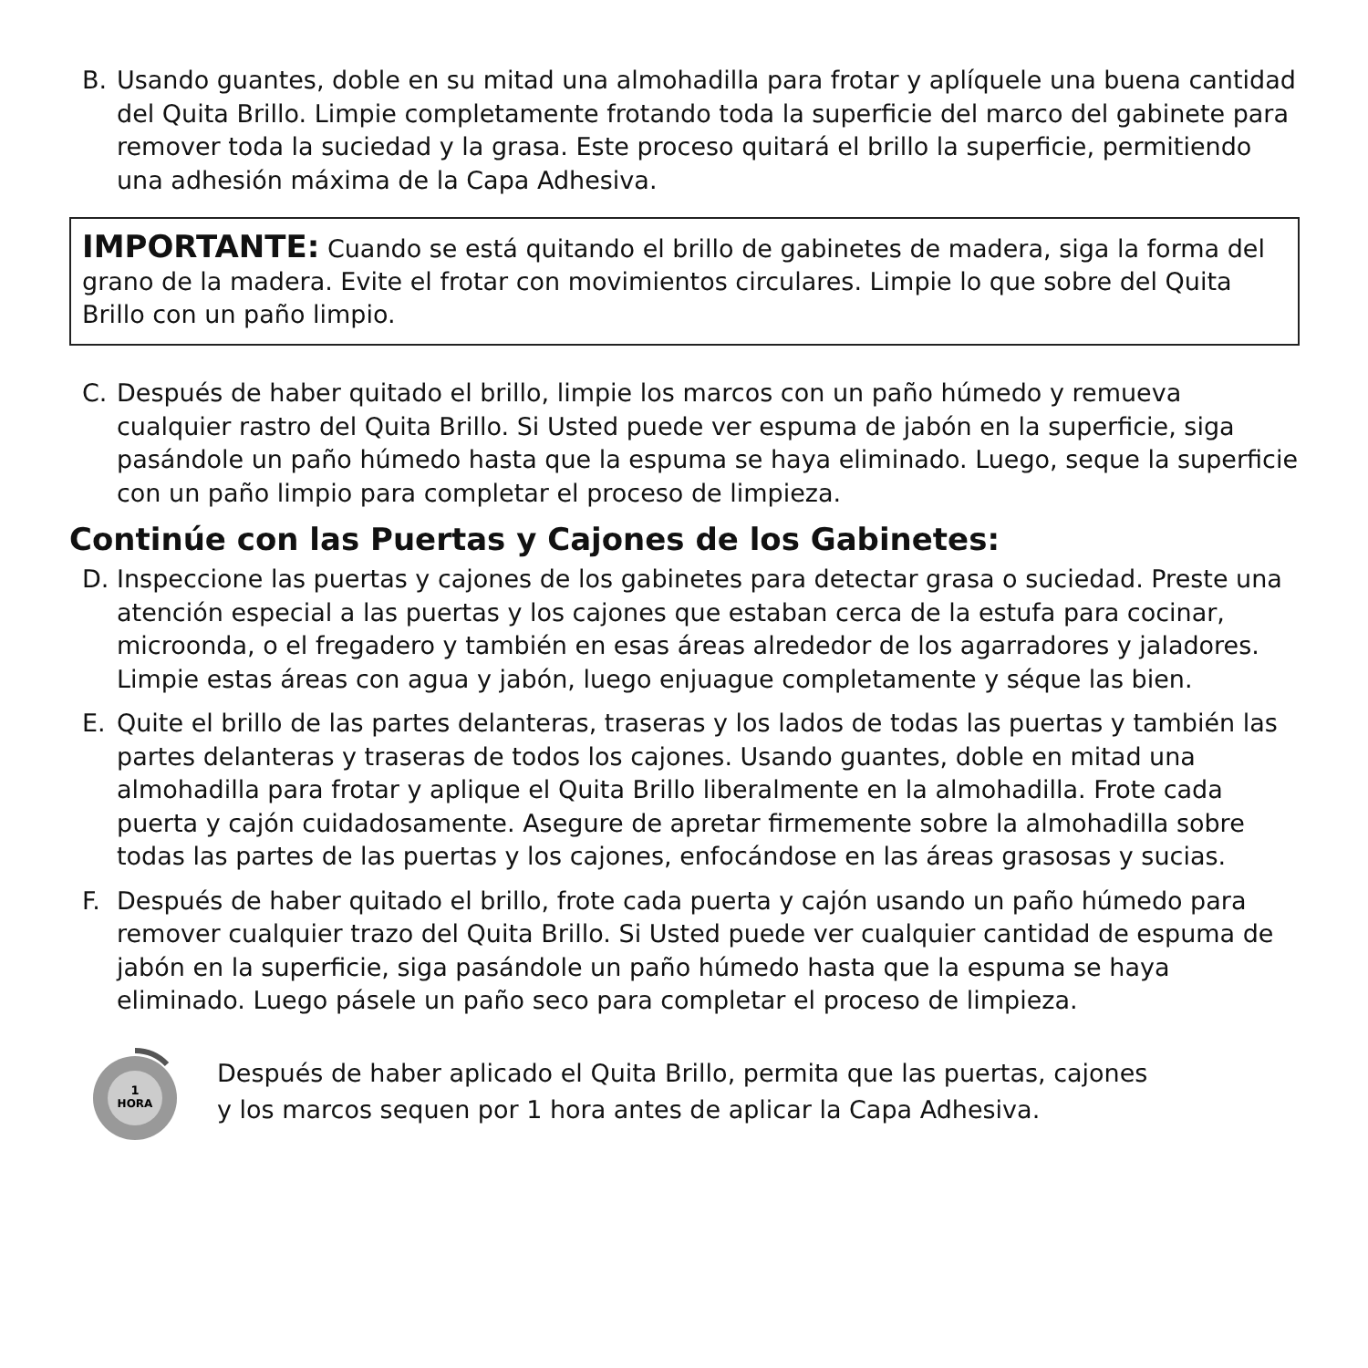B. Usando guantes, doble en su mitad una almohadilla para frotar y aplíquele una buena cantidad del Quita Brillo. Limpie completamente frotando toda la superficie del marco del gabinete para remover toda la suciedad y la grasa. Este proceso quitará el brillo la superficie, permitiendo una adhesión máxima de la Capa Adhesiva.
IMPORTANTE: Cuando se está quitando el brillo de gabinetes de madera, siga la forma del grano de la madera. Evite el frotar con movimientos circulares. Limpie lo que sobre del Quita Brillo con un paño limpio.
C. Después de haber quitado el brillo, limpie los marcos con un paño húmedo y remueva cualquier rastro del Quita Brillo. Si Usted puede ver espuma de jabón en la superficie, siga pasándole un paño húmedo hasta que la espuma se haya eliminado. Luego, seque la superficie con un paño limpio para completar el proceso de limpieza.
Continúe con las Puertas y Cajones de los Gabinetes:
D. Inspeccione las puertas y cajones de los gabinetes para detectar grasa o suciedad. Preste una atención especial a las puertas y los cajones que estaban cerca de la estufa para cocinar, microonda, o el fregadero y también en esas áreas alrededor de los agarradores y jaladores. Limpie estas áreas con agua y jabón, luego enjuague completamente y séque las bien.
E. Quite el brillo de las partes delanteras, traseras y los lados de todas las puertas y también las partes delanteras y traseras de todos los cajones. Usando guantes, doble en mitad una almohadilla para frotar y aplique el Quita Brillo liberalmente en la almohadilla. Frote cada puerta y cajón cuidadosamente. Asegure de apretar firmemente sobre la almohadilla sobre todas las partes de las puertas y los cajones, enfocándose en las áreas grasosas y sucias.
F. Después de haber quitado el brillo, frote cada puerta y cajón usando un paño húmedo para remover cualquier trazo del Quita Brillo. Si Usted puede ver cualquier cantidad de espuma de jabón en la superficie, siga pasándole un paño húmedo hasta que la espuma se haya eliminado. Luego pásele un paño seco para completar el proceso de limpieza.
1
HORA
Después de haber aplicado el Quita Brillo, permita que las puertas, cajones
y los marcos sequen por 1 hora antes de aplicar la Capa Adhesiva.